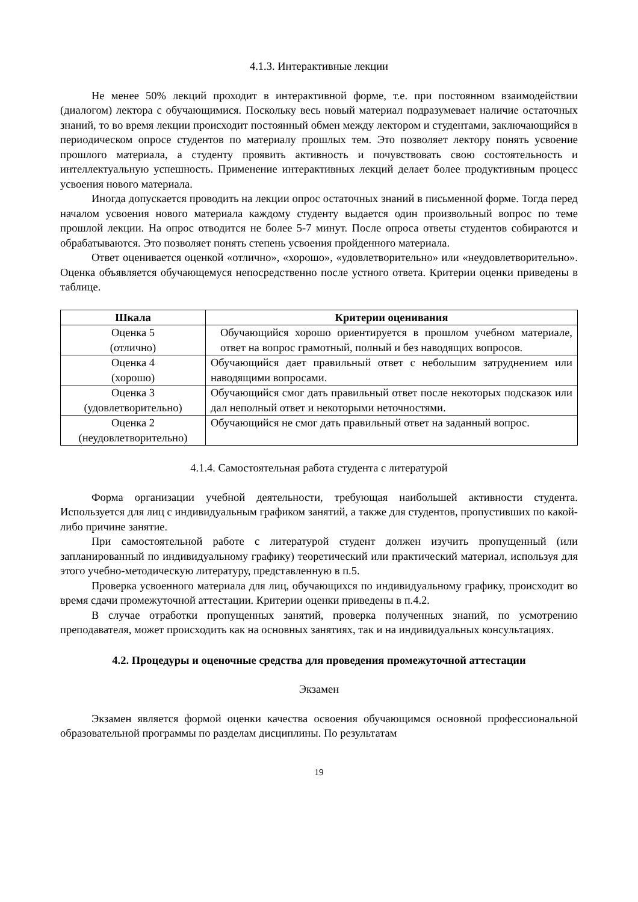4.1.3. Интерактивные лекции
Не менее 50% лекций проходит в интерактивной форме, т.е. при постоянном взаимодействии (диалогом) лектора с обучающимися. Поскольку весь новый материал подразумевает наличие остаточных знаний, то во время лекции происходит постоянный обмен между лектором и студентами, заключающийся в периодическом опросе студентов по материалу прошлых тем. Это позволяет лектору понять усвоение прошлого материала, а студенту проявить активность и почувствовать свою состоятельность и интеллектуальную успешность. Применение интерактивных лекций делает более продуктивным процесс усвоения нового материала.
Иногда допускается проводить на лекции опрос остаточных знаний в письменной форме. Тогда перед началом усвоения нового материала каждому студенту выдается один произвольный вопрос по теме прошлой лекции. На опрос отводится не более 5-7 минут. После опроса ответы студентов собираются и обрабатываются. Это позволяет понять степень усвоения пройденного материала.
Ответ оценивается оценкой «отлично», «хорошо», «удовлетворительно» или «неудовлетворительно». Оценка объявляется обучающемуся непосредственно после устного ответа. Критерии оценки приведены в таблице.
| Шкала | Критерии оценивания |
| --- | --- |
| Оценка 5 (отлично) | Обучающийся хорошо ориентируется в прошлом учебном материале, ответ на вопрос грамотный, полный и без наводящих вопросов. |
| Оценка 4 (хорошо) | Обучающийся дает правильный ответ с небольшим затруднением или наводящими вопросами. |
| Оценка 3 (удовлетворительно) | Обучающийся смог дать правильный ответ после некоторых подсказок или дал неполный ответ и некоторыми неточностями. |
| Оценка 2 (неудовлетворительно) | Обучающийся не смог дать правильный ответ на заданный вопрос. |
4.1.4. Самостоятельная работа студента с литературой
Форма организации учебной деятельности, требующая наибольшей активности студента. Используется для лиц с индивидуальным графиком занятий, а также для студентов, пропустивших по какой-либо причине занятие.
При самостоятельной работе с литературой студент должен изучить пропущенный (или запланированный по индивидуальному графику) теоретический или практический материал, используя для этого учебно-методическую литературу, представленную в п.5.
Проверка усвоенного материала для лиц, обучающихся по индивидуальному графику, происходит во время сдачи промежуточной аттестации. Критерии оценки приведены в п.4.2.
В случае отработки пропущенных занятий, проверка полученных знаний, по усмотрению преподавателя, может происходить как на основных занятиях, так и на индивидуальных консультациях.
4.2. Процедуры и оценочные средства для проведения промежуточной аттестации
Экзамен
Экзамен является формой оценки качества освоения обучающимся основной профессиональной образовательной программы по разделам дисциплины. По результатам
19